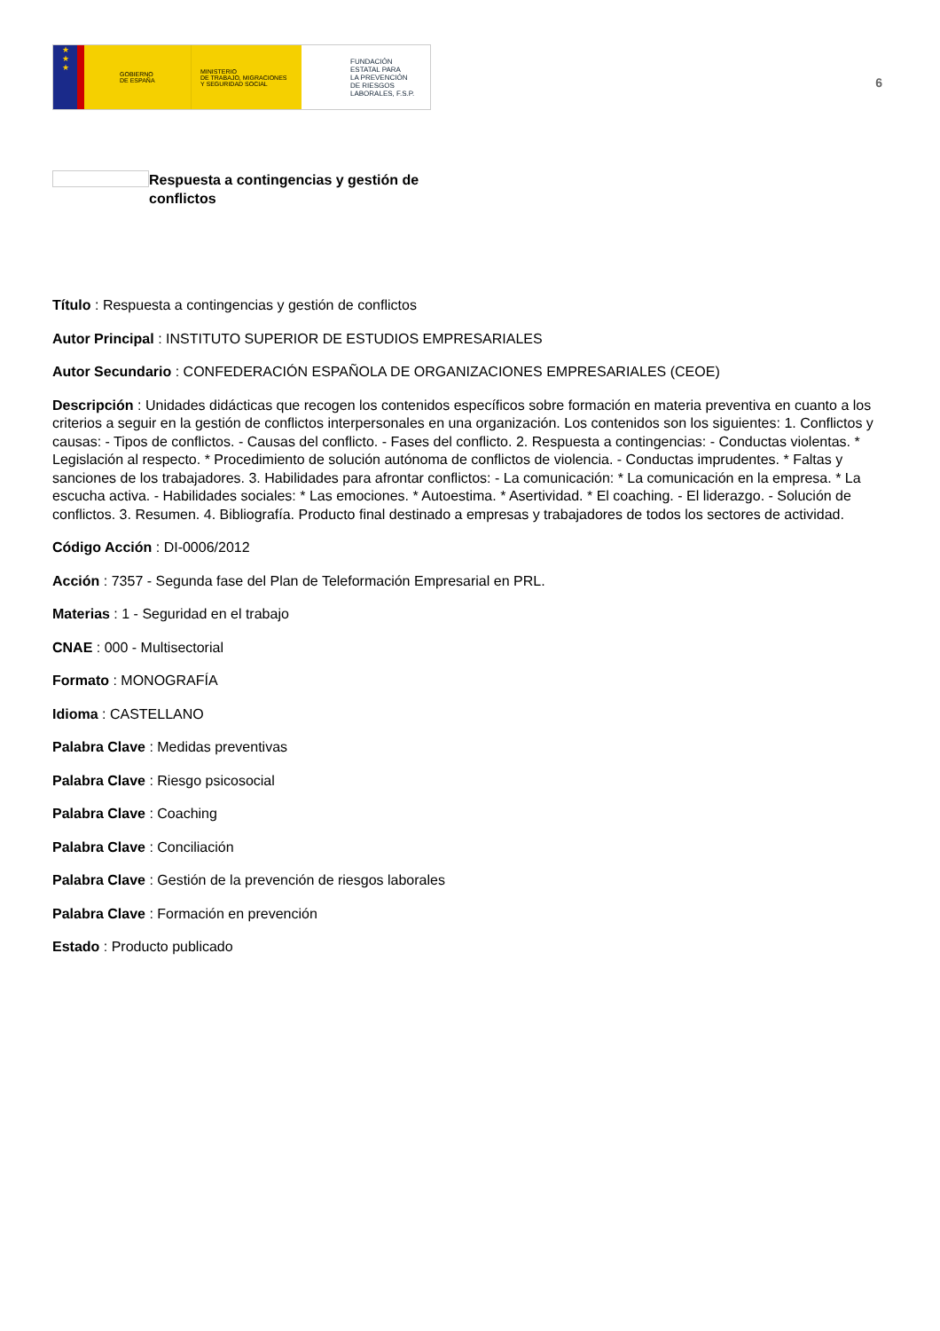★
★
★
GOBIERNO
DE ESPAÑA
MINISTERIO
DE TRABAJO, MIGRACIONES
Y SEGURIDAD SOCIAL
FUNDACIÓN
ESTATAL PARA
LA PREVENCIÓN
DE RIESGOS
LABORALES, F.S.P.
6
Respuesta a contingencias y gestión de conflictos
Título : Respuesta a contingencias y gestión de conflictos
Autor Principal : INSTITUTO SUPERIOR DE ESTUDIOS EMPRESARIALES
Autor Secundario : CONFEDERACIÓN ESPAÑOLA DE ORGANIZACIONES EMPRESARIALES (CEOE)
Descripción : Unidades didácticas que recogen los contenidos específicos sobre formación en materia preventiva en cuanto a los criterios a seguir en la gestión de conflictos interpersonales en una organización. Los contenidos son los siguientes: 1. Conflictos y causas: - Tipos de conflictos. - Causas del conflicto. - Fases del conflicto. 2. Respuesta a contingencias: - Conductas violentas. * Legislación al respecto. * Procedimiento de solución autónoma de conflictos de violencia. - Conductas imprudentes. * Faltas y sanciones de los trabajadores. 3. Habilidades para afrontar conflictos: - La comunicación: * La comunicación en la empresa. * La escucha activa. - Habilidades sociales: * Las emociones. * Autoestima. * Asertividad. * El coaching. - El liderazgo. - Solución de conflictos. 3. Resumen. 4. Bibliografía. Producto final destinado a empresas y trabajadores de todos los sectores de actividad.
Código Acción : DI-0006/2012
Acción : 7357 - Segunda fase del Plan de Teleformación Empresarial en PRL.
Materias : 1 - Seguridad en el trabajo
CNAE : 000 - Multisectorial
Formato : MONOGRAFÍA
Idioma : CASTELLANO
Palabra Clave : Medidas preventivas
Palabra Clave : Riesgo psicosocial
Palabra Clave : Coaching
Palabra Clave : Conciliación
Palabra Clave : Gestión de la prevención de riesgos laborales
Palabra Clave : Formación en prevención
Estado : Producto publicado